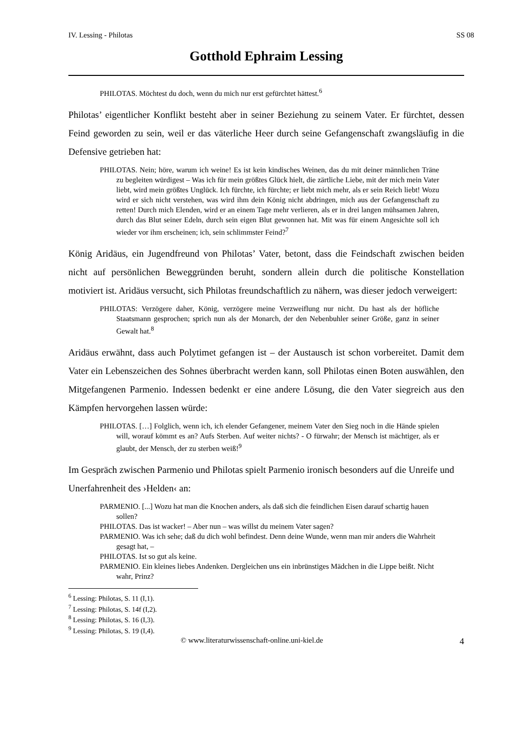IV. Lessing - Philotas SS 08
Gotthold Ephraim Lessing
PHILOTAS. Möchtest du doch, wenn du mich nur erst gefürchtet hättest.<sup>6</sup>
Philotas’ eigentlicher Konflikt besteht aber in seiner Beziehung zu seinem Vater. Er fürchtet, dessen Feind geworden zu sein, weil er das väterliche Heer durch seine Gefangenschaft zwangsläufig in die Defensive getrieben hat:
PHILOTAS. Nein; höre, warum ich weine! Es ist kein kindisches Weinen, das du mit deiner männlichen Träne zu begleiten würdigest – Was ich für mein größtes Glück hielt, die zärtliche Liebe, mit der mich mein Vater liebt, wird mein größtes Unglück. Ich fürchte, ich fürchte; er liebt mich mehr, als er sein Reich liebt! Wozu wird er sich nicht verstehen, was wird ihm dein König nicht abdringen, mich aus der Gefangenschaft zu retten! Durch mich Elenden, wird er an einem Tage mehr verlieren, als er in drei langen mühsamen Jahren, durch das Blut seiner Edeln, durch sein eigen Blut gewonnen hat. Mit was für einem Angesichte soll ich wieder vor ihm erscheinen; ich, sein schlimmster Feind?<sup>7</sup>
König Aridäus, ein Jugendfreund von Philotas’ Vater, betont, dass die Feindschaft zwischen beiden nicht auf persönlichen Beweggründen beruht, sondern allein durch die politische Konstellation motiviert ist. Aridäus versucht, sich Philotas freundschaftlich zu nähern, was dieser jedoch verweigert:
PHILOTAS: Verzögere daher, König, verzögere meine Verzweiflung nur nicht. Du hast als der höfliche Staatsmann gesprochen; sprich nun als der Monarch, der den Nebenbuhler seiner Größe, ganz in seiner Gewalt hat.<sup>8</sup>
Aridäus erwähnt, dass auch Polytimet gefangen ist – der Austausch ist schon vorbereitet. Damit dem Vater ein Lebenszeichen des Sohnes überbracht werden kann, soll Philotas einen Boten auswählen, den Mitgefangenen Parmenio. Indessen bedenkt er eine andere Lösung, die den Vater siegreich aus den Kämpfen hervorgehen lassen würde:
PHILOTAS. […] Folglich, wenn ich, ich elender Gefangener, meinem Vater den Sieg noch in die Hände spielen will, worauf kömmt es an? Aufs Sterben. Auf weiter nichts? - O fürwahr; der Mensch ist mächtiger, als er glaubt, der Mensch, der zu sterben weiß!<sup>9</sup>
Im Gespräch zwischen Parmenio und Philotas spielt Parmenio ironisch besonders auf die Unreife und Unerfahrenheit des ›Helden‹ an:
PARMENIO. [...] Wozu hat man die Knochen anders, als daß sich die feindlichen Eisen darauf schartig hauen sollen?
PHILOTAS. Das ist wacker! – Aber nun – was willst du meinem Vater sagen?
PARMENIO. Was ich sehe; daß du dich wohl befindest. Denn deine Wunde, wenn man mir anders die Wahrheit gesagt hat, –
PHILOTAS. Ist so gut als keine.
PARMENIO. Ein kleines liebes Andenken. Dergleichen uns ein inbrünstiges Mädchen in die Lippe beißt. Nicht wahr, Prinz?
<sup>6</sup> Lessing: Philotas, S. 11 (I,1).
<sup>7</sup> Lessing: Philotas, S. 14f (I,2).
<sup>8</sup> Lessing: Philotas, S. 16 (I,3).
<sup>9</sup> Lessing: Philotas, S. 19 (I,4).
© www.literaturwissenschaft-online.uni-kiel.de 4